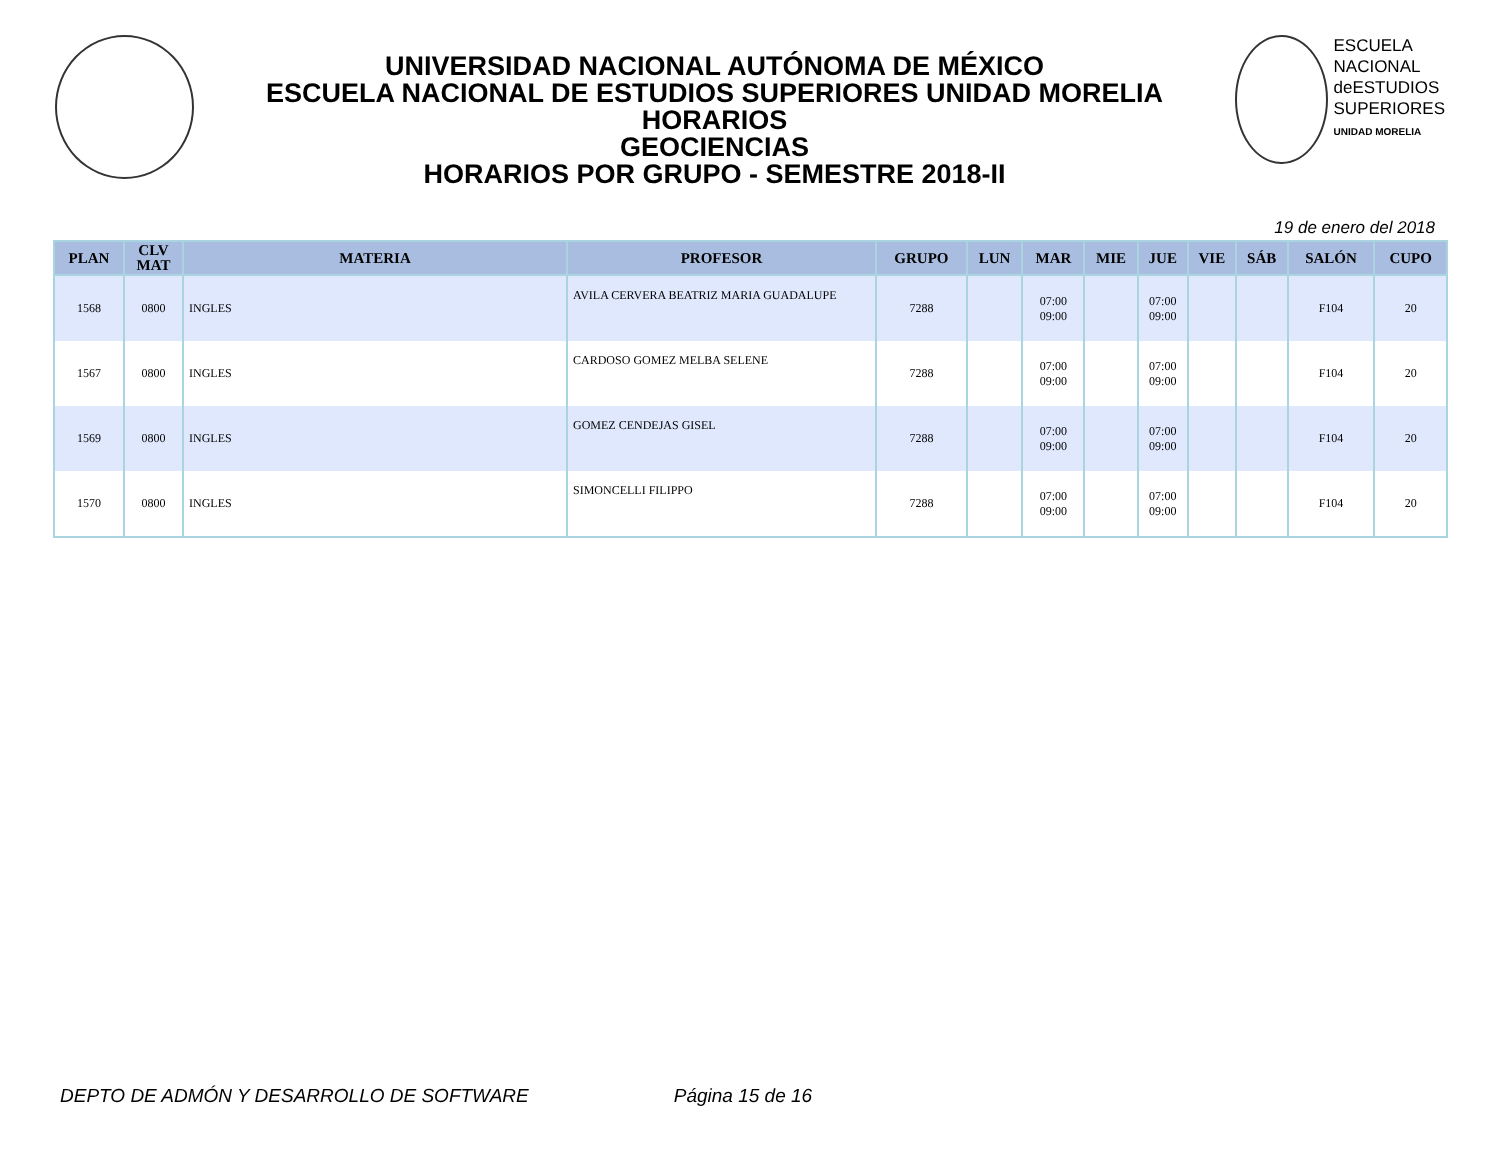UNIVERSIDAD NACIONAL AUTÓNOMA DE MÉXICO
ESCUELA NACIONAL DE ESTUDIOS SUPERIORES UNIDAD MORELIA
HORARIOS
GEOCIENCIAS
HORARIOS POR GRUPO - SEMESTRE 2018-II
ESCUELA
NACIONAL
deESTUDIOS
SUPERIORES
UNIDAD MORELIA
19 de enero del 2018
| PLAN | CLV MAT | MATERIA | PROFESOR | GRUPO | LUN | MAR | MIE | JUE | VIE | SÁB | SALÓN | CUPO |
| --- | --- | --- | --- | --- | --- | --- | --- | --- | --- | --- | --- | --- |
| 1568 | 0800 | INGLES | AVILA CERVERA BEATRIZ MARIA GUADALUPE | 7288 | | 07:00 09:00 | | 07:00 09:00 | | | F104 | 20 |
| 1567 | 0800 | INGLES | CARDOSO GOMEZ MELBA SELENE | 7288 | | 07:00 09:00 | | 07:00 09:00 | | | F104 | 20 |
| 1569 | 0800 | INGLES | GOMEZ CENDEJAS GISEL | 7288 | | 07:00 09:00 | | 07:00 09:00 | | | F104 | 20 |
| 1570 | 0800 | INGLES | SIMONCELLI FILIPPO | 7288 | | 07:00 09:00 | | 07:00 09:00 | | | F104 | 20 |
DEPTO DE ADMÓN Y DESARROLLO DE SOFTWARE Página 15 de 16